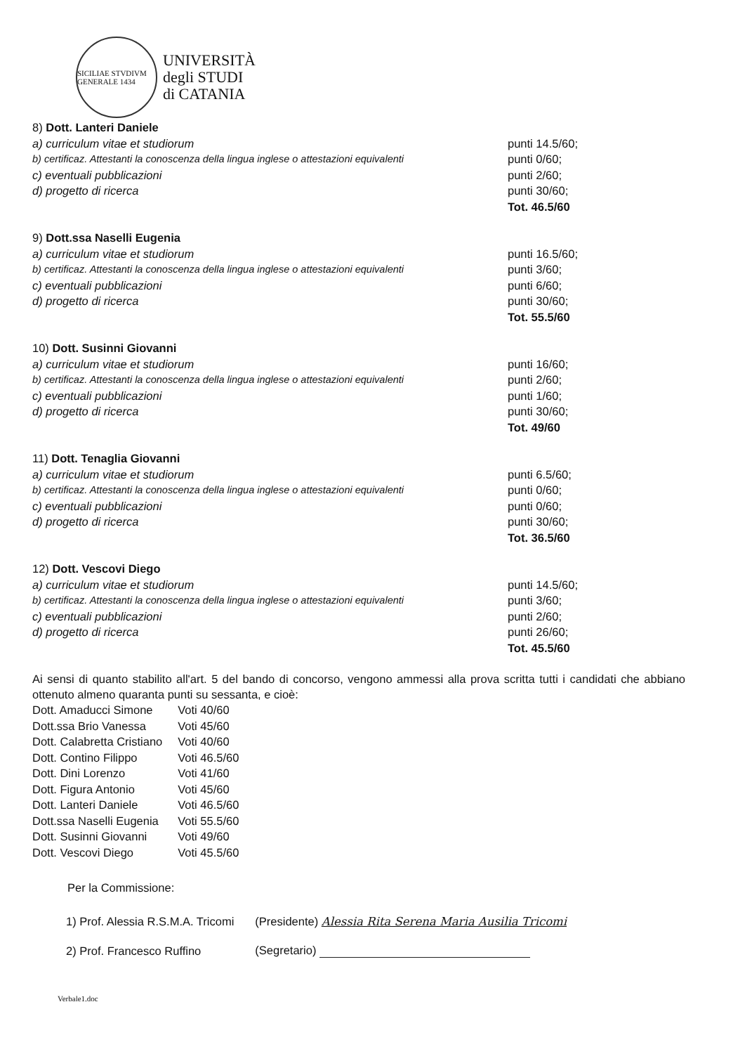SICILIAE STVDIVM GENERALE 1434
UNIVERSITÀ
degli STUDI
di CATANIA
| 8) Dott. Lanteri Daniele | |
| a) curriculum vitae et studiorum | punti 14.5/60; |
| b) certificaz. Attestanti la conoscenza della lingua inglese o attestazioni equivalenti | punti 0/60; |
| c) eventuali pubblicazioni | punti 2/60; |
| d) progetto di ricerca | punti 30/60; |
| | Tot. 46.5/60 |
| 9) Dott.ssa Naselli Eugenia | |
| a) curriculum vitae et studiorum | punti 16.5/60; |
| b) certificaz. Attestanti la conoscenza della lingua inglese o attestazioni equivalenti | punti 3/60; |
| c) eventuali pubblicazioni | punti 6/60; |
| d) progetto di ricerca | punti 30/60; |
| | Tot. 55.5/60 |
| 10) Dott. Susinni Giovanni | |
| a) curriculum vitae et studiorum | punti 16/60; |
| b) certificaz. Attestanti la conoscenza della lingua inglese o attestazioni equivalenti | punti 2/60; |
| c) eventuali pubblicazioni | punti 1/60; |
| d) progetto di ricerca | punti 30/60; |
| | Tot. 49/60 |
| 11) Dott. Tenaglia Giovanni | |
| a) curriculum vitae et studiorum | punti 6.5/60; |
| b) certificaz. Attestanti la conoscenza della lingua inglese o attestazioni equivalenti | punti 0/60; |
| c) eventuali pubblicazioni | punti 0/60; |
| d) progetto di ricerca | punti 30/60; |
| | Tot. 36.5/60 |
| 12) Dott. Vescovi Diego | |
| a) curriculum vitae et studiorum | punti 14.5/60; |
| b) certificaz. Attestanti la conoscenza della lingua inglese o attestazioni equivalenti | punti 3/60; |
| c) eventuali pubblicazioni | punti 2/60; |
| d) progetto di ricerca | punti 26/60; |
| | Tot. 45.5/60 |
Ai sensi di quanto stabilito all'art. 5 del bando di concorso, vengono ammessi alla prova scritta tutti i candidati che abbiano ottenuto almeno quaranta punti su sessanta, e cioè:
| Dott. Amaducci Simone | Voti 40/60 |
| Dott.ssa Brio Vanessa | Voti 45/60 |
| Dott. Calabretta Cristiano | Voti 40/60 |
| Dott. Contino Filippo | Voti 46.5/60 |
| Dott. Dini Lorenzo | Voti 41/60 |
| Dott. Figura Antonio | Voti 45/60 |
| Dott. Lanteri Daniele | Voti 46.5/60 |
| Dott.ssa Naselli Eugenia | Voti 55.5/60 |
| Dott. Susinni Giovanni | Voti 49/60 |
| Dott. Vescovi Diego | Voti 45.5/60 |
Per la Commissione:
| 1) Prof. Alessia R.S.M.A. Tricomi | (Presidente) Alessia Rita Serena Maria Ausilia Tricomi |
| 2) Prof. Francesco Ruffino | (Segretario) |
Verbale1.doc